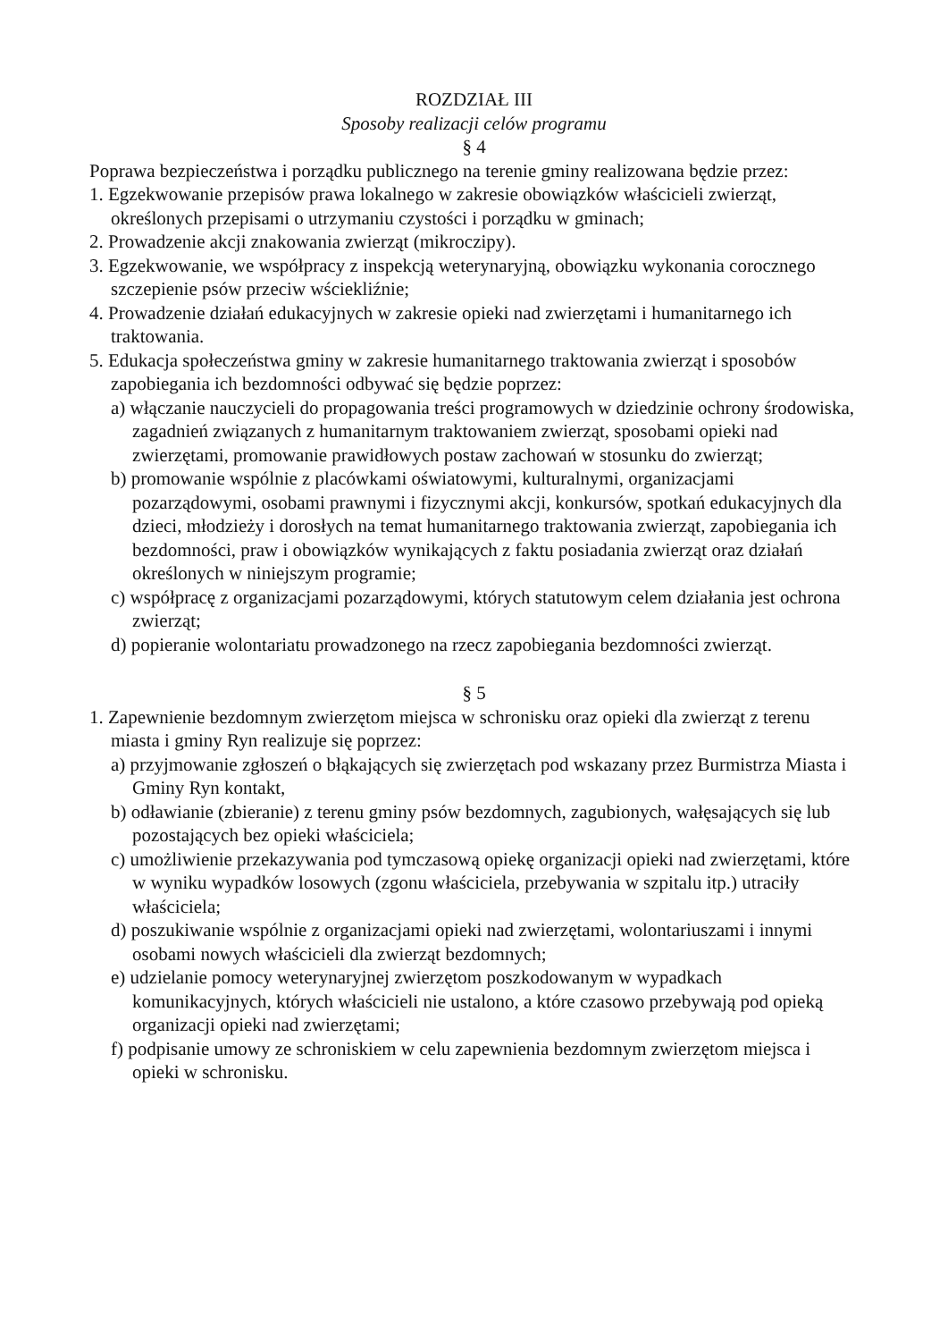ROZDZIAŁ III
Sposoby realizacji celów programu
§ 4
Poprawa bezpieczeństwa i porządku publicznego na terenie gminy realizowana będzie przez:
1. Egzekwowanie przepisów prawa lokalnego w zakresie obowiązków właścicieli zwierząt, określonych przepisami o utrzymaniu czystości i porządku w gminach;
2. Prowadzenie akcji znakowania zwierząt (mikroczipy).
3. Egzekwowanie, we współpracy z inspekcją weterynaryjną, obowiązku wykonania corocznego szczepienie psów przeciw wściekliźnie;
4. Prowadzenie działań edukacyjnych w zakresie opieki nad zwierzętami i humanitarnego ich traktowania.
5. Edukacja społeczeństwa gminy w zakresie humanitarnego traktowania zwierząt i sposobów zapobiegania ich bezdomności odbywać się będzie poprzez:
a) włączanie nauczycieli do propagowania treści programowych w dziedzinie ochrony środowiska, zagadnień związanych z humanitarnym traktowaniem zwierząt, sposobami opieki nad zwierzętami, promowanie prawidłowych postaw zachowań w stosunku do zwierząt;
b) promowanie wspólnie z placówkami oświatowymi, kulturalnymi, organizacjami pozarządowymi, osobami prawnymi i fizycznymi akcji, konkursów, spotkań edukacyjnych dla dzieci, młodzieży i dorosłych na temat humanitarnego traktowania zwierząt, zapobiegania ich bezdomności, praw i obowiązków wynikających z faktu posiadania zwierząt oraz działań określonych w niniejszym programie;
c) współpracę z organizacjami pozarządowymi, których statutowym celem działania jest ochrona zwierząt;
d) popieranie wolontariatu prowadzonego na rzecz zapobiegania bezdomności zwierząt.
§ 5
1. Zapewnienie bezdomnym zwierzętom miejsca w schronisku oraz opieki dla zwierząt z terenu miasta i gminy Ryn realizuje się poprzez:
a) przyjmowanie zgłoszeń o błąkających się zwierzętach pod wskazany przez Burmistrza Miasta i Gminy Ryn kontakt,
b) odławianie (zbieranie) z terenu gminy psów bezdomnych, zagubionych, wałęsających się lub pozostających bez opieki właściciela;
c) umożliwienie przekazywania pod tymczasową opiekę organizacji opieki nad zwierzętami, które w wyniku wypadków losowych (zgonu właściciela, przebywania w szpitalu itp.) utraciły właściciela;
d) poszukiwanie wspólnie z organizacjami opieki nad zwierzętami, wolontariuszami i innymi osobami nowych właścicieli dla zwierząt bezdomnych;
e) udzielanie pomocy weterynaryjnej zwierzętom poszkodowanym w wypadkach komunikacyjnych, których właścicieli nie ustalono, a które czasowo przebywają pod opieką organizacji opieki nad zwierzętami;
f) podpisanie umowy ze schroniskiem w celu zapewnienia bezdomnym zwierzętom miejsca i opieki w schronisku.